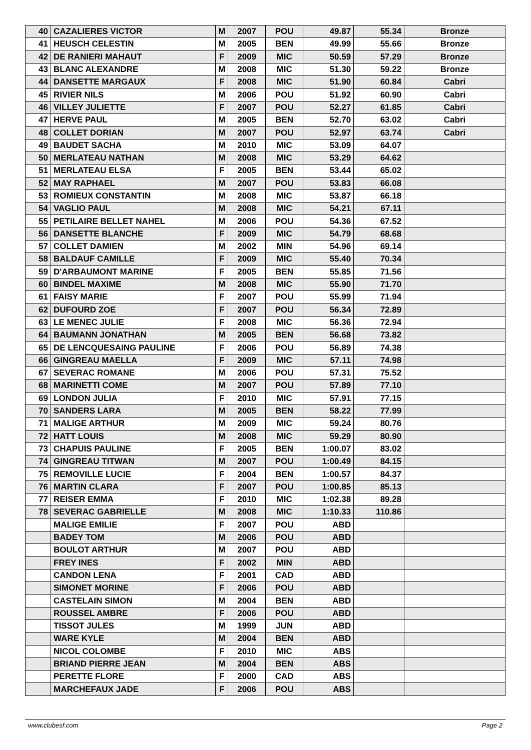| 40 | CAZALIERES VICTOR | M | 2007 | POU | 49.87 | 55.34 | Bronze |
| 41 | HEUSCH CELESTIN | M | 2005 | BEN | 49.99 | 55.66 | Bronze |
| 42 | DE RANIERI MAHAUT | F | 2009 | MIC | 50.59 | 57.29 | Bronze |
| 43 | BLANC ALEXANDRE | M | 2008 | MIC | 51.30 | 59.22 | Bronze |
| 44 | DANSETTE MARGAUX | F | 2008 | MIC | 51.90 | 60.84 | Cabri |
| 45 | RIVIER NILS | M | 2006 | POU | 51.92 | 60.90 | Cabri |
| 46 | VILLEY JULIETTE | F | 2007 | POU | 52.27 | 61.85 | Cabri |
| 47 | HERVE PAUL | M | 2005 | BEN | 52.70 | 63.02 | Cabri |
| 48 | COLLET DORIAN | M | 2007 | POU | 52.97 | 63.74 | Cabri |
| 49 | BAUDET SACHA | M | 2010 | MIC | 53.09 | 64.07 | |
| 50 | MERLATEAU NATHAN | M | 2008 | MIC | 53.29 | 64.62 | |
| 51 | MERLATEAU ELSA | F | 2005 | BEN | 53.44 | 65.02 | |
| 52 | MAY RAPHAEL | M | 2007 | POU | 53.83 | 66.08 | |
| 53 | ROMIEUX CONSTANTIN | M | 2008 | MIC | 53.87 | 66.18 | |
| 54 | VAGLIO PAUL | M | 2008 | MIC | 54.21 | 67.11 | |
| 55 | PETILAIRE BELLET NAHEL | M | 2006 | POU | 54.36 | 67.52 | |
| 56 | DANSETTE BLANCHE | F | 2009 | MIC | 54.79 | 68.68 | |
| 57 | COLLET DAMIEN | M | 2002 | MIN | 54.96 | 69.14 | |
| 58 | BALDAUF CAMILLE | F | 2009 | MIC | 55.40 | 70.34 | |
| 59 | D'ARBAUMONT MARINE | F | 2005 | BEN | 55.85 | 71.56 | |
| 60 | BINDEL MAXIME | M | 2008 | MIC | 55.90 | 71.70 | |
| 61 | FAISY MARIE | F | 2007 | POU | 55.99 | 71.94 | |
| 62 | DUFOURD ZOE | F | 2007 | POU | 56.34 | 72.89 | |
| 63 | LE MENEC JULIE | F | 2008 | MIC | 56.36 | 72.94 | |
| 64 | BAUMANN JONATHAN | M | 2005 | BEN | 56.68 | 73.82 | |
| 65 | DE LENCQUESAING PAULINE | F | 2006 | POU | 56.89 | 74.38 | |
| 66 | GINGREAU MAELLA | F | 2009 | MIC | 57.11 | 74.98 | |
| 67 | SEVERAC ROMANE | M | 2006 | POU | 57.31 | 75.52 | |
| 68 | MARINETTI COME | M | 2007 | POU | 57.89 | 77.10 | |
| 69 | LONDON JULIA | F | 2010 | MIC | 57.91 | 77.15 | |
| 70 | SANDERS LARA | M | 2005 | BEN | 58.22 | 77.99 | |
| 71 | MALIGE ARTHUR | M | 2009 | MIC | 59.24 | 80.76 | |
| 72 | HATT LOUIS | M | 2008 | MIC | 59.29 | 80.90 | |
| 73 | CHAPUIS PAULINE | F | 2005 | BEN | 1:00.07 | 83.02 | |
| 74 | GINGREAU TITWAN | M | 2007 | POU | 1:00.49 | 84.15 | |
| 75 | REMOVILLE LUCIE | F | 2004 | BEN | 1:00.57 | 84.37 | |
| 76 | MARTIN CLARA | F | 2007 | POU | 1:00.85 | 85.13 | |
| 77 | REISER EMMA | F | 2010 | MIC | 1:02.38 | 89.28 | |
| 78 | SEVERAC GABRIELLE | M | 2008 | MIC | 1:10.33 | 110.86 | |
| | MALIGE EMILIE | F | 2007 | POU | ABD | | |
| | BADEY TOM | M | 2006 | POU | ABD | | |
| | BOULOT ARTHUR | M | 2007 | POU | ABD | | |
| | FREY INES | F | 2002 | MIN | ABD | | |
| | CANDON LENA | F | 2001 | CAD | ABD | | |
| | SIMONET MORINE | F | 2006 | POU | ABD | | |
| | CASTELAIN SIMON | M | 2004 | BEN | ABD | | |
| | ROUSSEL AMBRE | F | 2006 | POU | ABD | | |
| | TISSOT JULES | M | 1999 | JUN | ABD | | |
| | WARE KYLE | M | 2004 | BEN | ABD | | |
| | NICOL COLOMBE | F | 2010 | MIC | ABS | | |
| | BRIAND PIERRE JEAN | M | 2004 | BEN | ABS | | |
| | PERETTE FLORE | F | 2000 | CAD | ABS | | |
| | MARCHEFAUX JADE | F | 2006 | POU | ABS | | |
www.clubesf.com Page 2